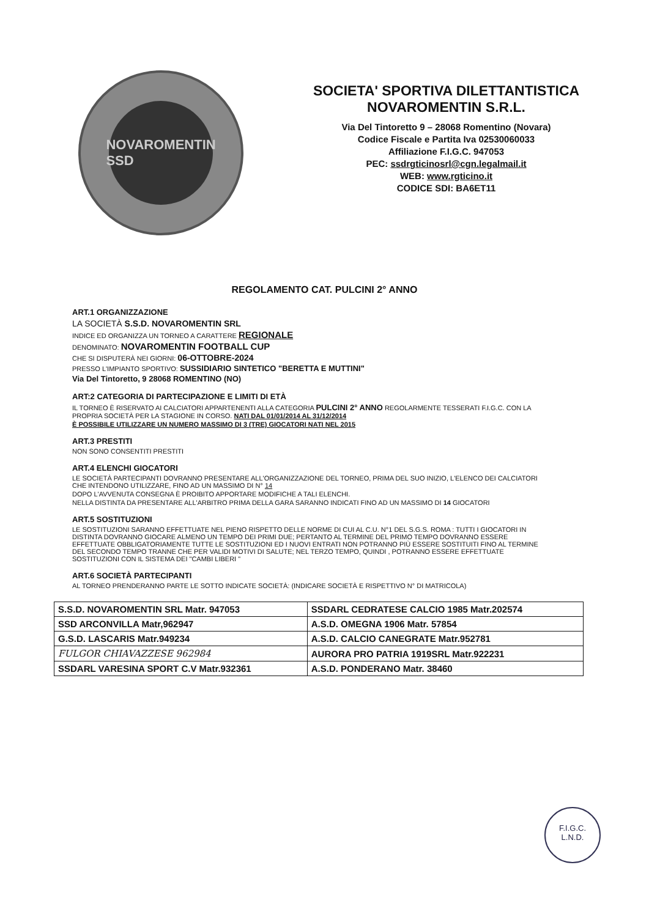NOVAROMENTIN SSD
SOCIETA' SPORTIVA DILETTANTISTICA
NOVAROMENTIN S.R.L.
Via Del Tintoretto 9 – 28068 Romentino (Novara)
Codice Fiscale e Partita Iva 02530060033
Affiliazione F.I.G.C. 947053
PEC: ssdrgticinosrl@cgn.legalmail.it
WEB: www.rgticino.it
CODICE SDI: BA6ET11
REGOLAMENTO CAT. PULCINI 2° ANNO
ART.1 ORGANIZZAZIONE
LA SOCIETÀ S.S.D. NOVAROMENTIN SRL
INDICE ED ORGANIZZA UN TORNEO A CARATTERE REGIONALE
DENOMINATO: NOVAROMENTIN FOOTBALL CUP
CHE SI DISPUTERÀ NEI GIORNI: 06-OTTOBRE-2024
PRESSO L'IMPIANTO SPORTIVO: SUSSIDIARIO SINTETICO "BERETTA E MUTTINI"
Via Del Tintoretto, 9 28068 ROMENTINO (NO)
ART:2 CATEGORIA DI PARTECIPAZIONE E LIMITI DI ETÀ
IL TORNEO È RISERVATO AI CALCIATORI APPARTENENTI ALLA CATEGORIA PULCINI 2° ANNO REGOLARMENTE TESSERATI F.I.G.C. CON LA PROPRIA SOCIETÀ PER LA STAGIONE IN CORSO. NATI DAL 01/01/2014 AL 31/12/2014
È POSSIBILE UTILIZZARE UN NUMERO MASSIMO DI 3 (TRE) GIOCATORI NATI NEL 2015
ART.3 PRESTITI
NON SONO CONSENTITI PRESTITI
ART.4 ELENCHI GIOCATORI
LE SOCIETÀ PARTECIPANTI DOVRANNO PRESENTARE ALL'ORGANIZZAZIONE DEL TORNEO, PRIMA DEL SUO INIZIO, L'ELENCO DEI CALCIATORI CHE INTENDONO UTILIZZARE, FINO AD UN MASSIMO DI N° 14
DOPO L'AVVENUTA CONSEGNA È PROIBITO APPORTARE MODIFICHE A TALI ELENCHI.
NELLA DISTINTA DA PRESENTARE ALL'ARBITRO PRIMA DELLA GARA SARANNO INDICATI FINO AD UN MASSIMO DI 14 GIOCATORI
ART.5 SOSTITUZIONI
LE SOSTITUZIONI SARANNO EFFETTUATE NEL PIENO RISPETTO DELLE NORME DI CUI AL C.U. N°1 DEL S.G.S. ROMA : TUTTI I GIOCATORI IN DISTINTA DOVRANNO GIOCARE ALMENO UN TEMPO DEI PRIMI DUE; PERTANTO AL TERMINE DEL PRIMO TEMPO DOVRANNO ESSERE EFFETTUATE OBBLIGATORIAMENTE TUTTE LE SOSTITUZIONI ED I NUOVI ENTRATI NON POTRANNO PIÙ ESSERE SOSTITUITI FINO AL TERMINE DEL SECONDO TEMPO TRANNE CHE PER VALIDI MOTIVI DI SALUTE; NEL TERZO TEMPO, QUINDI , POTRANNO ESSERE EFFETTUATE SOSTITUZIONI CON IL SISTEMA DEI "CAMBI LIBERI "
ART.6 SOCIETÀ PARTECIPANTI
AL TORNEO PRENDERANNO PARTE LE SOTTO INDICATE SOCIETÀ: (INDICARE SOCIETÀ E RISPETTIVO N° DI MATRICOLA)
| S.S.D. NOVAROMENTIN SRL Matr. 947053 | SSDARL CEDRATESE CALCIO 1985 Matr.202574 |
| SSD ARCONVILLA Matr,962947 | A.S.D. OMEGNA 1906 Matr. 57854 |
| G.S.D. LASCARIS Matr.949234 | A.S.D. CALCIO CANEGRATE Matr.952781 |
| FULGOR CHIAVAZZESE 962984 | AURORA PRO PATRIA 1919SRL Matr.922231 |
| SSDARL VARESINA SPORT C.V Matr.932361 | A.S.D. PONDERANO Matr. 38460 |
F.I.G.C.
L.N.D.